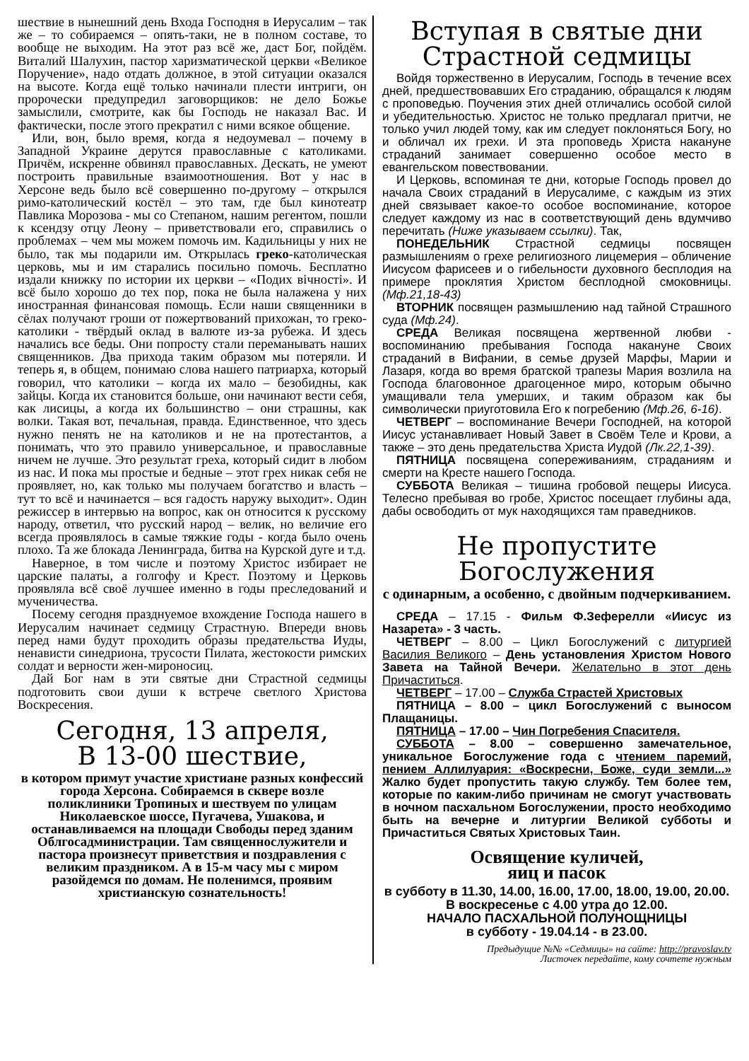шествие в нынешний день Входа Господня в Иерусалим – так же – то собираемся – опять-таки, не в полном составе, то вообще не выходим. На этот раз всё же, даст Бог, пойдём. Виталий Шалухин, пастор харизматической церкви «Великое Поручение», надо отдать должное, в этой ситуации оказался на высоте. Когда ещё только начинали плести интриги, он пророчески предупредил заговорщиков: не дело Божье замыслили, смотрите, как бы Господь не наказал Вас. И фактически, после этого прекратил с ними всякое общение.
Или, вон, было время, когда я недоумевал – почему в Западной Украине дерутся православные с католиками. Причём, искренне обвинял православных. Дескать, не умеют построить правильные взаимоотношения. Вот у нас в Херсоне ведь было всё совершенно по-другому – открылся римо-католический костёл – это там, где был кинотеатр Павлика Морозова - мы со Степаном, нашим регентом, пошли к ксендзу отцу Леону – приветствовали его, справились о проблемах – чем мы можем помочь им. Кадильницы у них не было, так мы подарили им. Открылась греко-католическая церковь, мы и им старались посильно помочь. Бесплатно издали книжку по истории их церкви – «Подих вічності». И всё было хорошо до тех пор, пока не была налажена у них иностранная финансовая помощь. Если наши священники в сёлах получают гроши от пожертвований прихожан, то греко-католики - твёрдый оклад в валюте из-за рубежа. И здесь начались все беды. Они попросту стали переманывать наших священников. Два прихода таким образом мы потеряли. И теперь я, в общем, понимаю слова нашего патриарха, который говорил, что католики – когда их мало – безобидны, как зайцы. Когда их становится больше, они начинают вести себя, как лисицы, а когда их большинство – они страшны, как волки. Такая вот, печальная, правда. Единственное, что здесь нужно пенять не на католиков и не на протестантов, а понимать, что это правило универсальное, и православные ничем не лучше. Это результат греха, который сидит в любом из нас. И пока мы простые и бедные – этот грех никак себя не проявляет, но, как только мы получаем богатство и власть – тут то всё и начинается – вся гадость наружу выходит». Один режиссер в интервью на вопрос, как он относится к русскому народу, ответил, что русский народ – велик, но величие его всегда проявлялось в самые тяжкие годы - когда было очень плохо. Та же блокада Ленинграда, битва на Курской дуге и т.д.
Наверное, в том числе и поэтому Христос избирает не царские палаты, а голгофу и Крест. Поэтому и Церковь проявляла всё своё лучшее именно в годы преследований и мученичества.
Посему сегодня празднуемое вхождение Господа нашего в Иерусалим начинает седмицу Страстную. Впереди вновь перед нами будут проходить образы предательства Иуды, ненависти синедриона, трусости Пилата, жестокости римских солдат и верности жен-мироносиц.
Дай Бог нам в эти святые дни Страстной седмицы подготовить свои души к встрече светлого Христова Воскресения.
Сегодня, 13 апреля,
В 13-00 шествие,
в котором примут участие христиане разных конфессий города Херсона. Собираемся в сквере возле поликлиники Тропиных и шествуем по улицам Николаевское шоссе, Пугачева, Ушакова, и останавливаемся на площади Свободы перед зданим Облгосадминистрации. Там священнослужители и пастора произнесут приветствия и поздравления с великим праздником. А в 15-м часу мы с миром разойдемся по домам. Не поленимся, проявим христианскую сознательность!
Вступая в святые дни
Страстной седмицы
Войдя торжественно в Иерусалим, Господь в течение всех дней, предшествовавших Его страданию, обращался к людям с проповедью. Поучения этих дней отличались особой силой и убедительностью. Христос не только предлагал притчи, не только учил людей тому, как им следует поклоняться Богу, но и обличал их грехи. И эта проповедь Христа накануне страданий занимает совершенно особое место в евангельском повествовании.
И Церковь, вспоминая те дни, которые Господь провел до начала Своих страданий в Иерусалиме, с каждым из этих дней связывает какое-то особое воспоминание, которое следует каждому из нас в соответствующий день вдумчиво перечитать (Ниже указываем ссылки). Так,
ПОНЕДЕЛЬНИК Страстной седмицы посвящен размышлениям о грехе религиозного лицемерия – обличение Иисусом фарисеев и о гибельности духовного бесплодия на примере проклятия Христом бесплодной смоковницы. (Мф.21,18-43)
ВТОРНИК посвящен размышлению над тайной Страшного суда (Мф.24).
СРЕДА Великая посвящена жертвенной любви - воспоминанию пребывания Господа накануне Своих страданий в Вифании, в семье друзей Марфы, Марии и Лазаря, когда во время братской трапезы Мария возлила на Господа благовонное драгоценное миро, которым обычно умащивали тела умерших, и таким образом как бы символически приуготовила Его к погребению (Мф.26, 6-16).
ЧЕТВЕРГ – воспоминание Вечери Господней, на которой Иисус устанавливает Новый Завет в Своём Теле и Крови, а также – это день предательства Христа Иудой (Лк.22,1-39).
ПЯТНИЦА посвящена сопереживаниям, страданиям и смерти на Кресте нашего Господа.
СУББОТА Великая – тишина гробовой пещеры Иисуса. Телесно пребывая во гробе, Христос посещает глубины ада, дабы освободить от мук находящихся там праведников.
Не пропустите Богослужения
с одинарным, а особенно, с двойным подчеркиванием.
СРЕДА – 17.15 - Фильм Ф.Зеферелли «Иисус из Назарета» - 3 часть.
ЧЕТВЕРГ – 8.00 – Цикл Богослужений с литургией Василия Великого – День установления Христом Нового Завета на Тайной Вечери. Желательно в этот день Причаститься.
ЧЕТВЕРГ – 17.00 – Служба Страстей Христовых
ПЯТНИЦА – 8.00 – цикл Богослужений с выносом Плащаницы.
ПЯТНИЦА – 17.00 – Чин Погребения Спасителя.
СУББОТА – 8.00 – совершенно замечательное, уникальное Богослужение года с чтением паремий, пением Аллилуария: «Воскресни, Боже, суди земли...» Жалко будет пропустить такую службу. Тем более тем, которые по каким-либо причинам не смогут участвовать в ночном пасхальном Богослужении, просто необходимо быть на вечерне и литургии Великой субботы и Причаститься Святых Христовых Таин.
Освящение куличей,
яиц и пасок
в субботу в 11.30, 14.00, 16.00, 17.00, 18.00, 19.00, 20.00. В воскресенье с 4.00 утра до 12.00.
НАЧАЛО ПАСХАЛЬНОЙ ПОЛУНОЩНИЦЫ
в субботу - 19.04.14 - в 23.00.
Предыдущие №№ «Седмицы» на сайте: http://pravoslav.tv
Листочек передайте, кому сочтете нужным